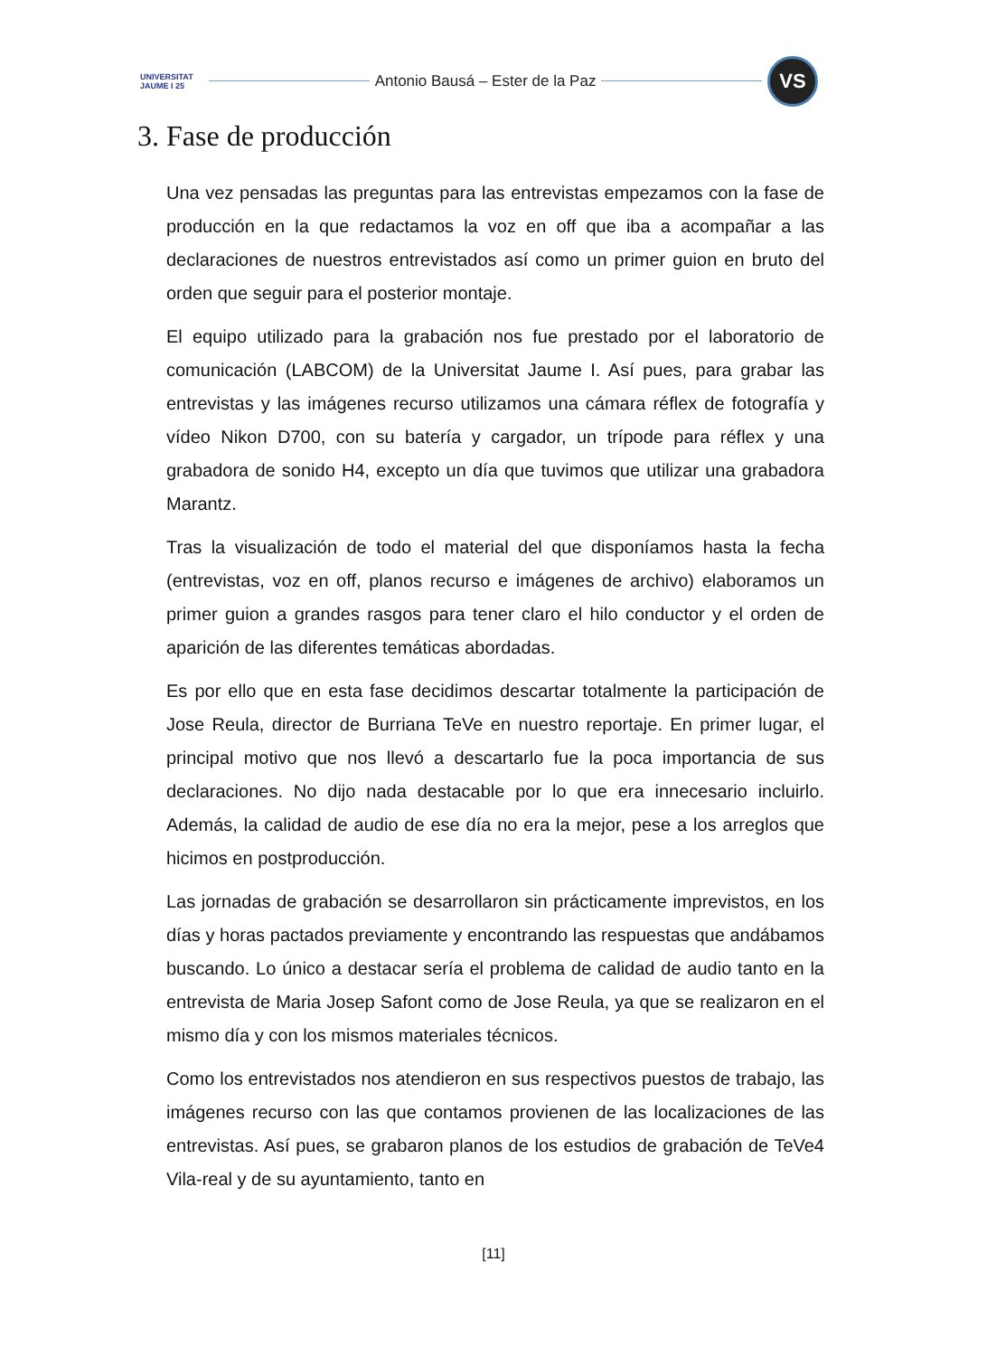UNIVERSITAT
JAUME I 25
Antonio Bausá – Ester de la Paz
VS
3. Fase de producción
Una vez pensadas las preguntas para las entrevistas empezamos con la fase de producción en la que redactamos la voz en off que iba a acompañar a las declaraciones de nuestros entrevistados así como un primer guion en bruto del orden que seguir para el posterior montaje.
El equipo utilizado para la grabación nos fue prestado por el laboratorio de comunicación (LABCOM) de la Universitat Jaume I. Así pues, para grabar las entrevistas y las imágenes recurso utilizamos una cámara réflex de fotografía y vídeo Nikon D700, con su batería y cargador, un trípode para réflex y una grabadora de sonido H4, excepto un día que tuvimos que utilizar una grabadora Marantz.
Tras la visualización de todo el material del que disponíamos hasta la fecha (entrevistas, voz en off, planos recurso e imágenes de archivo) elaboramos un primer guion a grandes rasgos para tener claro el hilo conductor y el orden de aparición de las diferentes temáticas abordadas.
Es por ello que en esta fase decidimos descartar totalmente la participación de Jose Reula, director de Burriana TeVe en nuestro reportaje. En primer lugar, el principal motivo que nos llevó a descartarlo fue la poca importancia de sus declaraciones. No dijo nada destacable por lo que era innecesario incluirlo. Además, la calidad de audio de ese día no era la mejor, pese a los arreglos que hicimos en postproducción.
Las jornadas de grabación se desarrollaron sin prácticamente imprevistos, en los días y horas pactados previamente y encontrando las respuestas que andábamos buscando. Lo único a destacar sería el problema de calidad de audio tanto en la entrevista de Maria Josep Safont como de Jose Reula, ya que se realizaron en el mismo día y con los mismos materiales técnicos.
Como los entrevistados nos atendieron en sus respectivos puestos de trabajo, las imágenes recurso con las que contamos provienen de las localizaciones de las entrevistas. Así pues, se grabaron planos de los estudios de grabación de TeVe4 Vila-real y de su ayuntamiento, tanto en
[11]